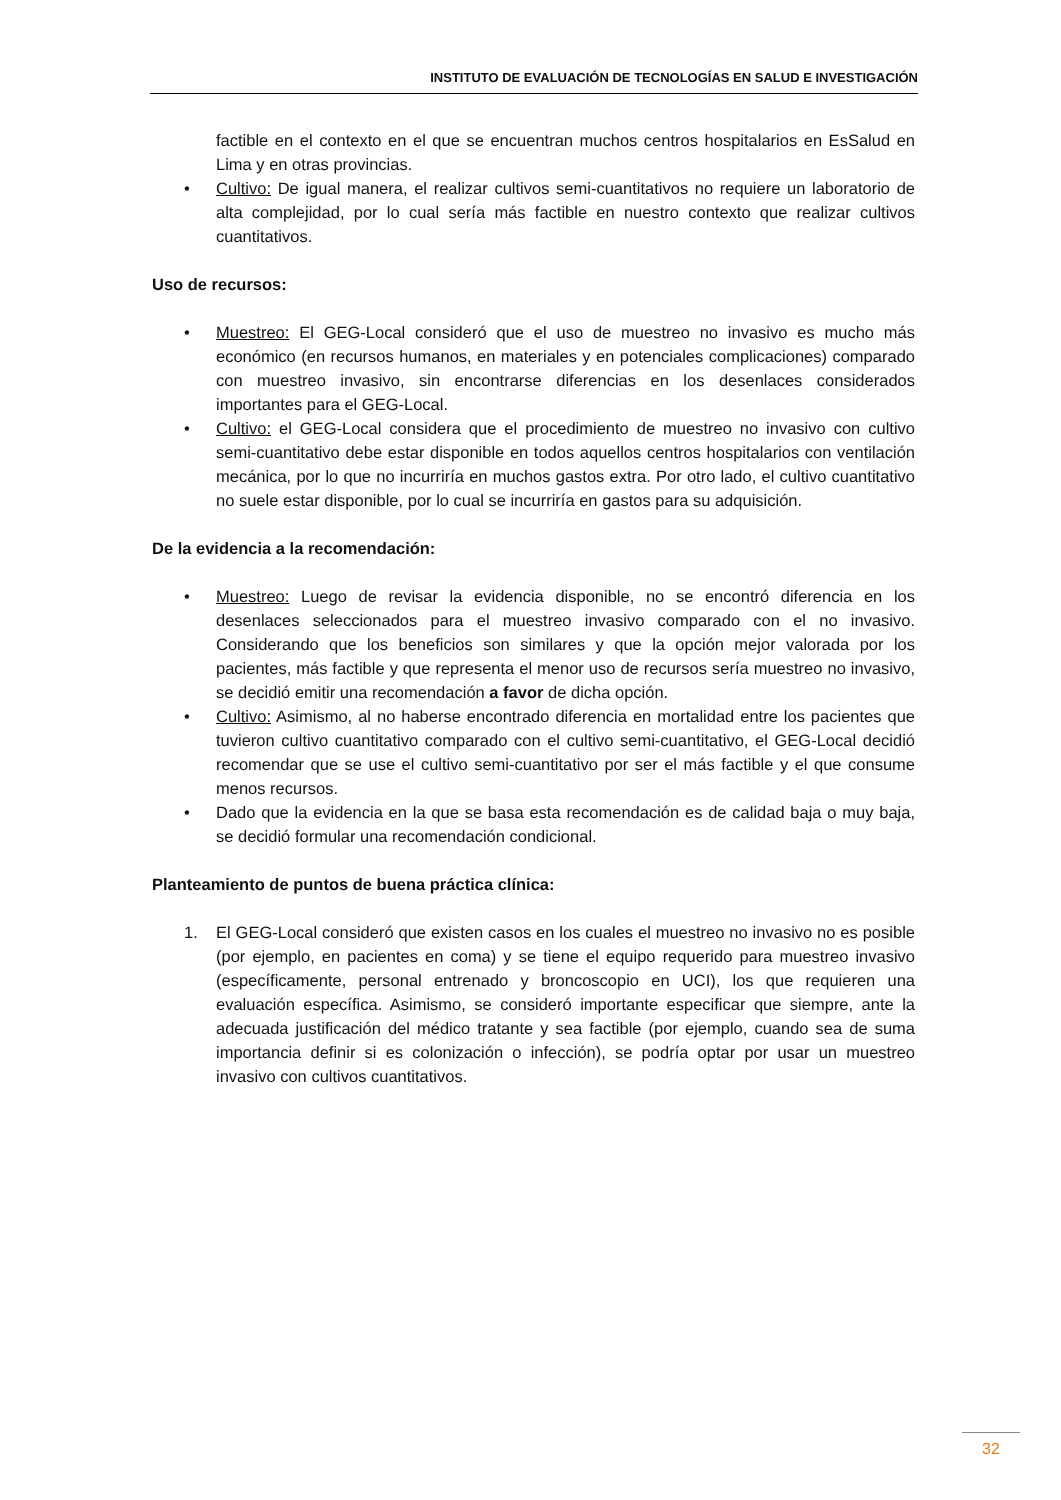INSTITUTO DE EVALUACIÓN DE TECNOLOGÍAS EN SALUD E INVESTIGACIÓN
factible en el contexto en el que se encuentran muchos centros hospitalarios en EsSalud en Lima y en otras provincias.
• Cultivo: De igual manera, el realizar cultivos semi-cuantitativos no requiere un laboratorio de alta complejidad, por lo cual sería más factible en nuestro contexto que realizar cultivos cuantitativos.
Uso de recursos:
• Muestreo: El GEG-Local consideró que el uso de muestreo no invasivo es mucho más económico (en recursos humanos, en materiales y en potenciales complicaciones) comparado con muestreo invasivo, sin encontrarse diferencias en los desenlaces considerados importantes para el GEG-Local.
• Cultivo: el GEG-Local considera que el procedimiento de muestreo no invasivo con cultivo semi-cuantitativo debe estar disponible en todos aquellos centros hospitalarios con ventilación mecánica, por lo que no incurriría en muchos gastos extra. Por otro lado, el cultivo cuantitativo no suele estar disponible, por lo cual se incurriría en gastos para su adquisición.
De la evidencia a la recomendación:
• Muestreo: Luego de revisar la evidencia disponible, no se encontró diferencia en los desenlaces seleccionados para el muestreo invasivo comparado con el no invasivo. Considerando que los beneficios son similares y que la opción mejor valorada por los pacientes, más factible y que representa el menor uso de recursos sería muestreo no invasivo, se decidió emitir una recomendación a favor de dicha opción.
• Cultivo: Asimismo, al no haberse encontrado diferencia en mortalidad entre los pacientes que tuvieron cultivo cuantitativo comparado con el cultivo semi-cuantitativo, el GEG-Local decidió recomendar que se use el cultivo semi-cuantitativo por ser el más factible y el que consume menos recursos.
• Dado que la evidencia en la que se basa esta recomendación es de calidad baja o muy baja, se decidió formular una recomendación condicional.
Planteamiento de puntos de buena práctica clínica:
1. El GEG-Local consideró que existen casos en los cuales el muestreo no invasivo no es posible (por ejemplo, en pacientes en coma) y se tiene el equipo requerido para muestreo invasivo (específicamente, personal entrenado y broncoscopio en UCI), los que requieren una evaluación específica. Asimismo, se consideró importante especificar que siempre, ante la adecuada justificación del médico tratante y sea factible (por ejemplo, cuando sea de suma importancia definir si es colonización o infección), se podría optar por usar un muestreo invasivo con cultivos cuantitativos.
32